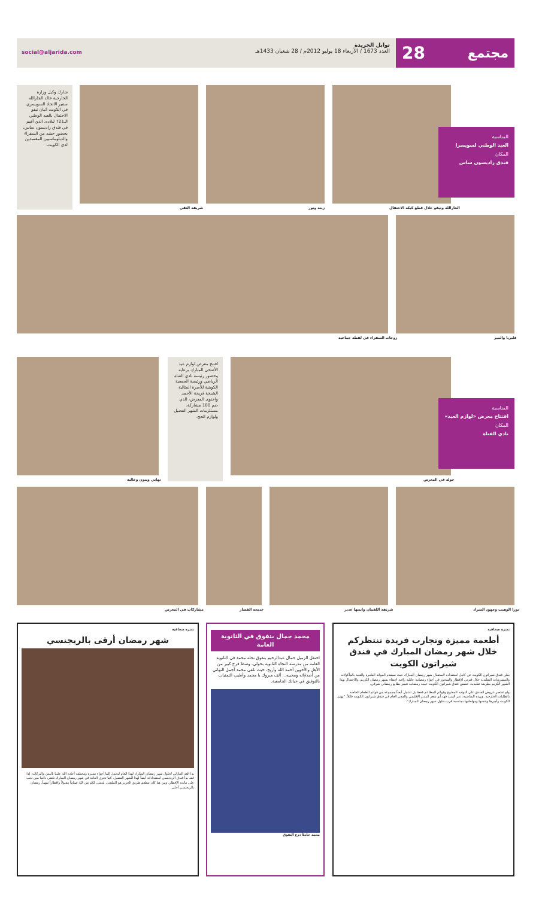مجتمع 28
توابل الجريدة
العدد 1673 / الأربعاء 18 يوليو 2012م / 28 شعبان 1433هـ
social@aljarida.com
المناسبة
العيد الوطني لسويسرا
المكان
فندق راديسون ساس
الجارالله وتيفو خلال قطع كيكة الاحتفال
زينة ونور
شريفة التقي
شارك وكيل وزارة الخارجية خالد الجارالله سفير الاتحاد السويسري في الكويت اتيان تيفو الاحتفال بالعيد الوطني الـ721 لبلاده، الذي أقيم في فندق راديسون ساس، بحضور حشد من السفراء والدبلوماسيين المعتمدين لدى الكويت.
فليريا والمير
زوجات السفراء في لقطة جماعية
المناسبة
افتتاح معرض «لوازم العيد»
المكان
نادي الفتاة
جولة في المعرض
افتتح معرض لوازم عيد الأضحى المبارك برعاية وحضور رئيسة نادي الفتاة الرياضي ورئيسة الجمعية الكويتية للأسرة المثالية الشيخة فريحة الأحمد. واحتوى المعرض، الذي ضم 100 مشاركة، مستلزمات الشهر الفضيل ولوازم الحج.
تهاني وبنون وغالية
نورا الوهيب وعهود الشراد
شريفة اللقمان وابنتها غدير
خديجة القصار
مشاركات في المعرض
نشرة صحافية
أطعمة مميزة وتجارب فريدة تنتظركم خلال شهر رمضان المبارك في فندق شيراتون الكويت
يعلن فندق شيراتون الكويت عن كامل استعداده لاستقبال شهر رمضان المبارك حيث سيقدم الموائد العامرة والغنية بالمأكولات والمشروبات التقليدية خلال فترتي الإفطار والسحور في أجواء رمضانية عائلية راقية احتفاء بشهر رمضان الكريم. وللاحتفال بهذا الشهر الكريم بطريقة تقليدية، خصص فندق شيراتون الكويت خيمة رمضانية تتميز بطابع رمضاني شرقي.
ولم تقتصر عروض الفندق على البوفيه المفتوح وقوائم المطاعم فقط بل تشمل أيضاً مجموعة من قوائم الطعام الخاصة بالطلبات الخارجية. وبهذه المناسبة، عبر السيد فهد أبو شعر المدير الإقليمي والمدير العام في فندق شيراتون الكويت قائلاً: "نهنئ الكويت وأميرها وشعبها ومواطنيها بمناسبة قرب حلول شهر رمضان المبارك".
محمد جمال يتفوق في الثانوية العامة
احتفل الزميل جمال عبدالرحيم بتفوق نجله محمد في الثانوية العامة من مدرسة النجاة الثانوية بحولي، وسط فرح كبير من الأهل والأخوين أحمد الله وأريج، حيث تلقى محمد أجمل التهاني من أصدقائه ومحبيه... ألف مبروك يا محمد وأطيب التمنيات بالتوفيق في حياتك الجامعية.
محمد حاملاً درع التفوق
نشرة صحافية
شهر رمضان أرقى بالريجنسي
بدا العد التنازلي لحلول شهر رمضان المبارك لهذا العام ليحمل إلينا أجواء مميزة ومختلفة أعاده الله علينا باليمن والبركات. لذا فقد بدأ فندق الريجنسي استعداداته أيضاً لهذا الشهر الفضيل. كما تجري العادة في شهر رمضان المبارك نلتقي دائما بمن نحب على مائدة الإفطار، ومن هنا كان مطعم طريق الحرير هو الملتقى. لنتمنى لكم من الله صياماً مقبولاً وافطاراً شهياً، رمضان بالريجنسي أحلى.